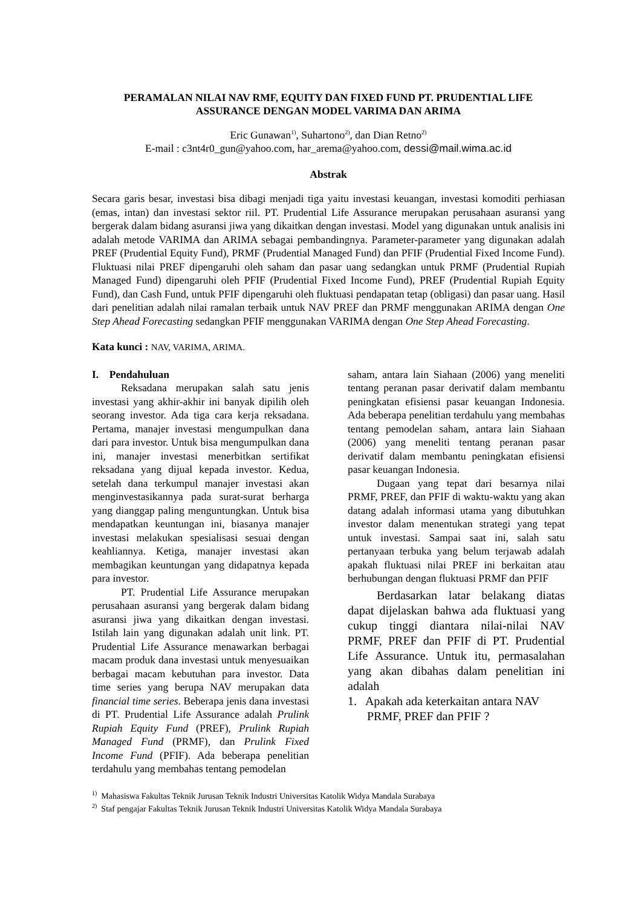PERAMALAN NILAI NAV RMF, EQUITY DAN FIXED FUND PT. PRUDENTIAL LIFE ASSURANCE DENGAN MODEL VARIMA DAN ARIMA
Eric Gunawan<sup>1)</sup>, Suhartono<sup>2)</sup>, dan Dian Retno<sup>2)</sup>
E-mail : c3nt4r0_gun@yahoo.com, har_arema@yahoo.com, dessi@mail.wima.ac.id
Abstrak
Secara garis besar, investasi bisa dibagi menjadi tiga yaitu investasi keuangan, investasi komoditi perhiasan (emas, intan) dan investasi sektor riil. PT. Prudential Life Assurance merupakan perusahaan asuransi yang bergerak dalam bidang asuransi jiwa yang dikaitkan dengan investasi. Model yang digunakan untuk analisis ini adalah metode VARIMA dan ARIMA sebagai pembandingnya. Parameter-parameter yang digunakan adalah PREF (Prudential Equity Fund), PRMF (Prudential Managed Fund) dan PFIF (Prudential Fixed Income Fund). Fluktuasi nilai PREF dipengaruhi oleh saham dan pasar uang sedangkan untuk PRMF (Prudential Rupiah Managed Fund) dipengaruhi oleh PFIF (Prudential Fixed Income Fund), PREF (Prudential Rupiah Equity Fund), dan Cash Fund, untuk PFIF dipengaruhi oleh fluktuasi pendapatan tetap (obligasi) dan pasar uang. Hasil dari penelitian adalah nilai ramalan terbaik untuk NAV PREF dan PRMF menggunakan ARIMA dengan One Step Ahead Forecasting sedangkan PFIF menggunakan VARIMA dengan One Step Ahead Forecasting.
Kata kunci : NAV, VARIMA, ARIMA.
I. Pendahuluan
Reksadana merupakan salah satu jenis investasi yang akhir-akhir ini banyak dipilih oleh seorang investor. Ada tiga cara kerja reksadana. Pertama, manajer investasi mengumpulkan dana dari para investor. Untuk bisa mengumpulkan dana ini, manajer investasi menerbitkan sertifikat reksadana yang dijual kepada investor. Kedua, setelah dana terkumpul manajer investasi akan menginvestasikannya pada surat-surat berharga yang dianggap paling menguntungkan. Untuk bisa mendapatkan keuntungan ini, biasanya manajer investasi melakukan spesialisasi sesuai dengan keahliannya. Ketiga, manajer investasi akan membagikan keuntungan yang didapatnya kepada para investor.
PT. Prudential Life Assurance merupakan perusahaan asuransi yang bergerak dalam bidang asuransi jiwa yang dikaitkan dengan investasi. Istilah lain yang digunakan adalah unit link. PT. Prudential Life Assurance menawarkan berbagai macam produk dana investasi untuk menyesuaikan berbagai macam kebutuhan para investor. Data time series yang berupa NAV merupakan data financial time series. Beberapa jenis dana investasi di PT. Prudential Life Assurance adalah Prulink Rupiah Equity Fund (PREF), Prulink Rupiah Managed Fund (PRMF), dan Prulink Fixed Income Fund (PFIF). Ada beberapa penelitian terdahulu yang membahas tentang pemodelan
saham, antara lain Siahaan (2006) yang meneliti tentang peranan pasar derivatif dalam membantu peningkatan efisiensi pasar keuangan Indonesia. Ada beberapa penelitian terdahulu yang membahas tentang pemodelan saham, antara lain Siahaan (2006) yang meneliti tentang peranan pasar derivatif dalam membantu peningkatan efisiensi pasar keuangan Indonesia.
Dugaan yang tepat dari besarnya nilai PRMF, PREF, dan PFIF di waktu-waktu yang akan datang adalah informasi utama yang dibutuhkan investor dalam menentukan strategi yang tepat untuk investasi. Sampai saat ini, salah satu pertanyaan terbuka yang belum terjawab adalah apakah fluktuasi nilai PREF ini berkaitan atau berhubungan dengan fluktuasi PRMF dan PFIF
Berdasarkan latar belakang diatas dapat dijelaskan bahwa ada fluktuasi yang cukup tinggi diantara nilai-nilai NAV PRMF, PREF dan PFIF di PT. Prudential Life Assurance. Untuk itu, permasalahan yang akan dibahas dalam penelitian ini adalah
1. Apakah ada keterkaitan antara NAV PRMF, PREF dan PFIF ?
<sup>1)</sup> Mahasiswa Fakultas Teknik Jurusan Teknik Industri Universitas Katolik Widya Mandala Surabaya
<sup>2)</sup> Staf pengajar Fakultas Teknik Jurusan Teknik Industri Universitas Katolik Widya Mandala Surabaya